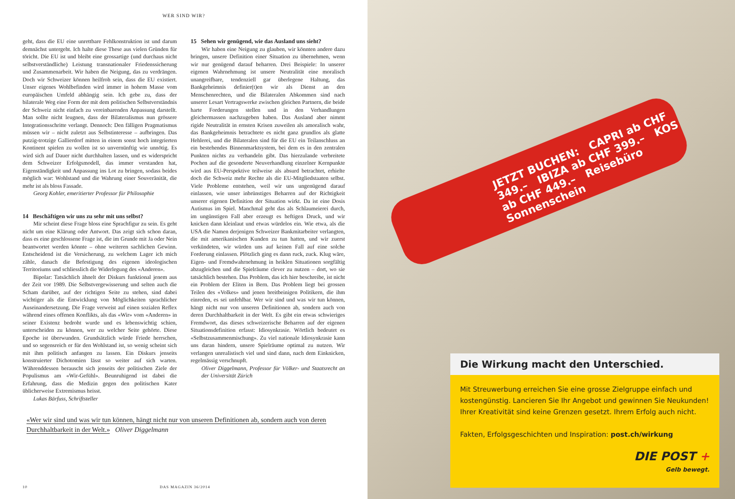WER SIND WIR?
geht, dass die EU eine unrettbare Fehlkonstruktion ist und darum demnächst untergeht. Ich halte diese These aus vielen Gründen für töricht. Die EU ist und bleibt eine grossartige (und durchaus nicht selbstverständliche) Leistung transnationaler Friedenssicherung und Zusammenarbeit. Wir haben die Neigung, das zu verdrängen. Doch wir Schweizer können heilfroh sein, dass die EU existiert. Unser eigenes Wohlbefinden wird immer in hohem Masse vom europäischen Umfeld abhängig sein. Ich gebe zu, dass der bilaterale Weg eine Form der mit dem politischen Selbstverständnis der Schweiz nicht einfach zu vereinbarenden Anpassung darstellt. Man sollte nicht leugnen, dass der Bilateralismus nun grössere Integrationsschritte verlangt. Dennoch: Den fälligen Pragmatismus müssen wir – nicht zuletzt aus Selbstinteresse – aufbringen. Das putzig-trotzige Gallierdorf mitten in einem sonst hoch integrierten Kontinent spielen zu wollen ist so unvernünftig wie unnötig. Es wird sich auf Dauer nicht durchhalten lassen, und es widerspricht dem Schweizer Erfolgsmodell, das immer verstanden hat, Eigenständigkeit und Anpassung ins Lot zu bringen, sodass beides möglich war: Wohlstand und die Wahrung einer Souveränität, die mehr ist als bloss Fassade.
Georg Kohler, emeritierter Professor für Philosophie
14 Beschäftigen wir uns zu sehr mit uns selbst?
Mir scheint diese Frage bloss eine Sprachfigur zu sein. Es geht nicht um eine Klärung oder Antwort. Das zeigt sich schon daran, dass es eine geschlossene Frage ist, die im Grunde mit Ja oder Nein beantwortet werden könnte – ohne weiteren sachlichen Gewinn. Entscheidend ist die Versicherung, zu welchem Lager ich mich zähle, danach die Befestigung des eigenen ideologischen Territoriums und schliesslich die Widerlegung des «Anderen».
Bipolar: Tatsächlich ähnelt der Diskurs funktional jenem aus der Zeit vor 1989. Die Selbstvergewisserung und selten auch die Scham darüber, auf der richtigen Seite zu stehen, sind dabei wichtiger als die Entwicklung von Möglichkeiten sprachlicher Auseinandersetzung. Die Frage verweist auf einen sozialen Reflex während eines offenen Konflikts, als das «Wir» vom «Anderen» in seiner Existenz bedroht wurde und es lebenswichtig schien, unterscheiden zu können, wer zu welcher Seite gehörte. Diese Epoche ist überwunden. Grundsätzlich würde Friede herrschen, und so segensreich er für den Wohlstand ist, so wenig scheint sich mit ihm politisch anfangen zu lassen. Ein Diskurs jenseits konstruierter Dichotomien lässt so weiter auf sich warten. Währenddessen berauscht sich jenseits der politischen Ziele der Populismus am «Wir-Gefühl». Beunruhigend ist dabei die Erfahrung, dass die Medizin gegen den politischen Kater üblicherweise Extremismus heisst.
Lukas Bärfuss, Schriftsteller
15 Sehen wir genügend, wie das Ausland uns sieht?
Wir haben eine Neigung zu glauben, wir könnten andere dazu bringen, unsere Definition einer Situation zu übernehmen, wenn wir nur genügend darauf beharren. Drei Beispiele: In unserer eigenen Wahrnehmung ist unsere Neutralität eine moralisch unangreifbare, tendenziell gar überlegene Haltung, das Bankgeheimnis definier(t)en wir als Dienst an den Menschenrechten, und die Bilateralen Abkommen sind nach unserer Lesart Vertragswerke zwischen gleichen Partnern, die beide harte Forderungen stellen und in den Verhandlungen gleichermassen nachzugeben haben. Das Ausland aber nimmt rigide Neutralität in ernsten Krisen zuweilen als amoralisch wahr, das Bankgeheimnis betrachtete es nicht ganz grundlos als glatte Hehlerei, und die Bilateralen sind für die EU ein Teilanschluss an ein bestehendes Binnenmarktsystem, bei dem es in den zentralen Punkten nichts zu verhandeln gibt. Das hierzulande verbreitete Pochen auf die gesonderte Neuverhandlung einzelner Kernpunkte wird aus EU-Perspektive teilweise als absurd betrachtet, erhielte doch die Schweiz mehr Rechte als die EU-Mitgliedstaaten selbst. Viele Probleme entstehen, weil wir uns ungenügend darauf einlassen, wie unser inbrünstiges Beharren auf der Richtigkeit unserer eigenen Definition der Situation wirkt. Da ist eine Dosis Autismus im Spiel. Manchmal geht das als Schlaumeierei durch, im ungünstigen Fall aber erzeugt es heftigen Druck, und wir knicken dann kleinlaut und etwas würdelos ein. Wie etwa, als die USA die Namen derjenigen Schweizer Bankmitarbeiter verlangten, die mit amerikanischen Kunden zu tun hatten, und wir zuerst verkündeten, wir würden uns auf keinen Fall auf eine solche Forderung einlassen. Plötzlich ging es dann ruck, zuck. Klug wäre, Eigen- und Fremdwahrnehmung in heiklen Situationen sorgfältig abzugleichen und die Spielräume clever zu nutzen – dort, wo sie tatsächlich bestehen. Das Problem, das ich hier beschreibe, ist nicht ein Problem der Eliten in Bern. Das Problem liegt bei grossen Teilen des «Volkes» und jenen breitbeinigen Politikern, die ihm einreden, es sei unfehlbar. Wer wir sind und was wir tun können, hängt nicht nur von unseren Definitionen ab, sondern auch von deren Durchhaltbarkeit in der Welt. Es gibt ein etwas schwieriges Fremdwort, das dieses schweizerische Beharren auf der eigenen Situationsdefinition erfasst: Idiosynkrasie. Wörtlich bedeutet es «Selbstzusammenmischung». Zu viel nationale Idiosynkrasie kann uns daran hindern, unsere Spielräume optimal zu nutzen. Wir verlangen unrealistisch viel und sind dann, nach dem Einknicken, regelmässig verschnupft.
Oliver Diggelmann, Professor für Völker- und Staatsrecht an der Universität Zürich
«Wer wir sind und was wir tun können, hängt nicht nur von unseren Definitionen ab, sondern auch von deren Durchhaltbarkeit in der Welt.» Oliver Diggelmann
10 DAS MAGAZIN 36/2014
JETZT BUCHEN: CAPRI ab CHF 349.– IBIZA ab CHF 399.– KOS ab CHF 449.– Reisebüro Sonnenschein
Die Wirkung macht den Unterschied.
Mit Streuwerbung erreichen Sie eine grosse Zielgruppe einfach und kostengünstig. Lancieren Sie Ihr Angebot und gewinnen Sie Neukunden! Ihrer Kreativität sind keine Grenzen gesetzt. Ihrem Erfolg auch nicht.
Fakten, Erfolgsgeschichten und Inspiration: post.ch/wirkung
DIE POST +
Gelb bewegt.